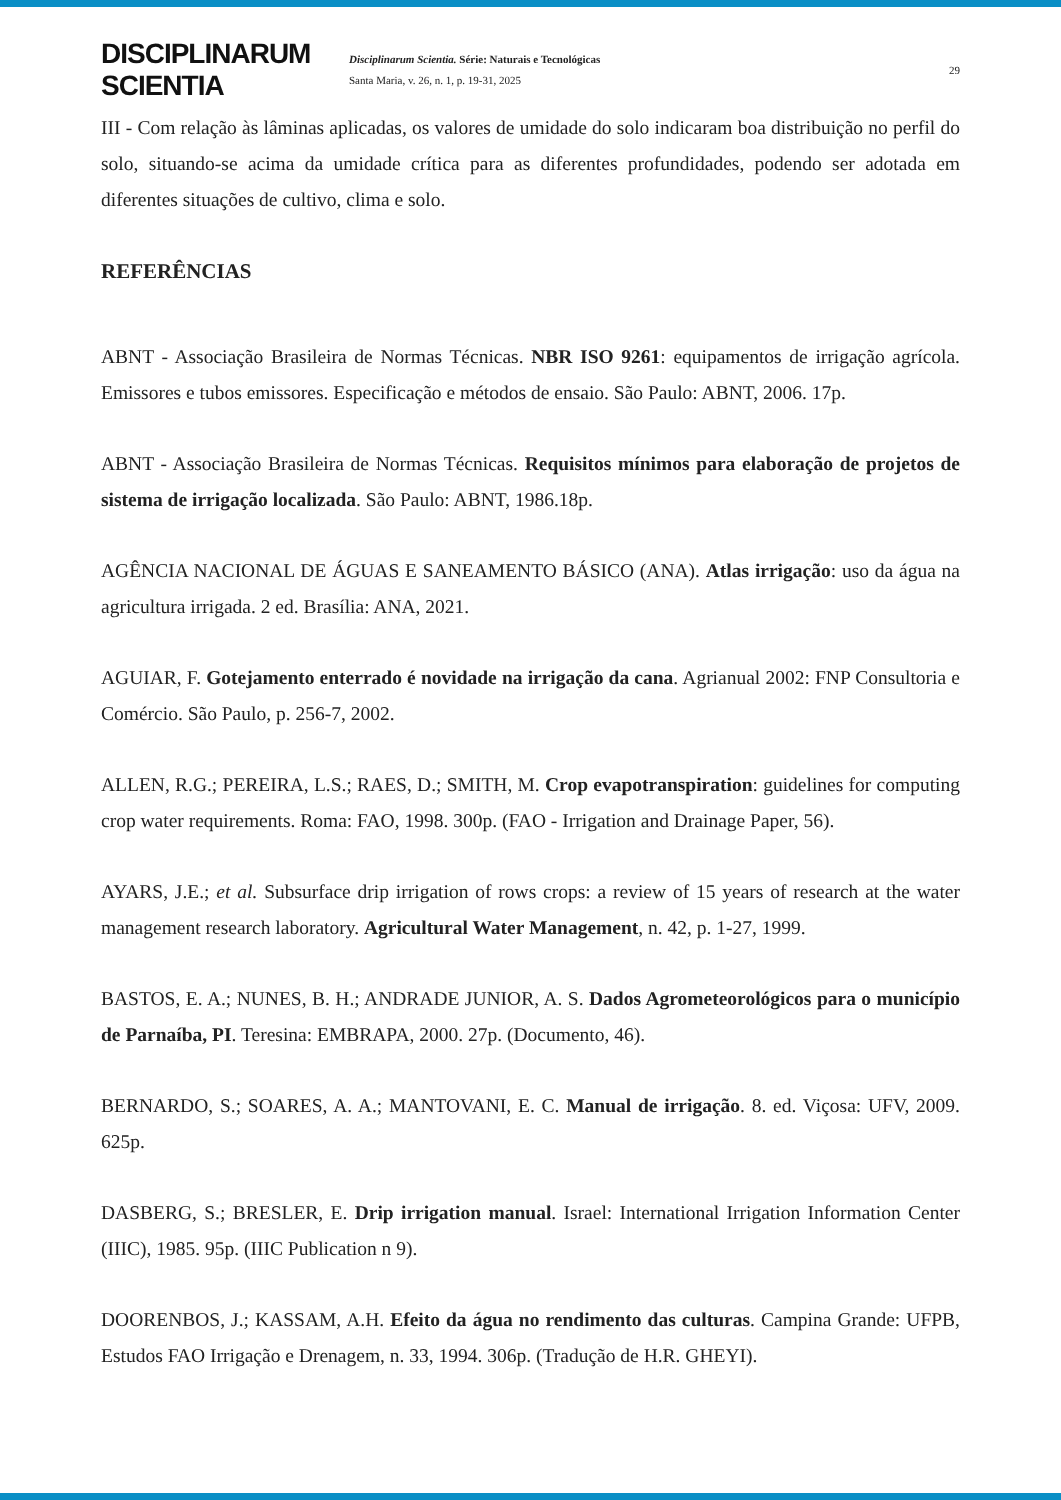DISCIPLINARUM SCIENTIA
Disciplinarum Scientia. Série: Naturais e Tecnológicas
Santa Maria, v. 26, n. 1, p. 19-31, 2025
29
III - Com relação às lâminas aplicadas, os valores de umidade do solo indicaram boa distribuição no perfil do solo, situando-se acima da umidade crítica para as diferentes profundidades, podendo ser adotada em diferentes situações de cultivo, clima e solo.
REFERÊNCIAS
ABNT - Associação Brasileira de Normas Técnicas. NBR ISO 9261: equipamentos de irrigação agrícola. Emissores e tubos emissores. Especificação e métodos de ensaio. São Paulo: ABNT, 2006. 17p.
ABNT - Associação Brasileira de Normas Técnicas. Requisitos mínimos para elaboração de projetos de sistema de irrigação localizada. São Paulo: ABNT, 1986.18p.
AGÊNCIA NACIONAL DE ÁGUAS E SANEAMENTO BÁSICO (ANA). Atlas irrigação: uso da água na agricultura irrigada. 2 ed. Brasília: ANA, 2021.
AGUIAR, F. Gotejamento enterrado é novidade na irrigação da cana. Agrianual 2002: FNP Consultoria e Comércio. São Paulo, p. 256-7, 2002.
ALLEN, R.G.; PEREIRA, L.S.; RAES, D.; SMITH, M. Crop evapotranspiration: guidelines for computing crop water requirements. Roma: FAO, 1998. 300p. (FAO - Irrigation and Drainage Paper, 56).
AYARS, J.E.; et al. Subsurface drip irrigation of rows crops: a review of 15 years of research at the water management research laboratory. Agricultural Water Management, n. 42, p. 1-27, 1999.
BASTOS, E. A.; NUNES, B. H.; ANDRADE JUNIOR, A. S. Dados Agrometeorológicos para o município de Parnaíba, PI. Teresina: EMBRAPA, 2000. 27p. (Documento, 46).
BERNARDO, S.; SOARES, A. A.; MANTOVANI, E. C. Manual de irrigação. 8. ed. Viçosa: UFV, 2009. 625p.
DASBERG, S.; BRESLER, E. Drip irrigation manual. Israel: International Irrigation Information Center (IIIC), 1985. 95p. (IIIC Publication n 9).
DOORENBOS, J.; KASSAM, A.H. Efeito da água no rendimento das culturas. Campina Grande: UFPB, Estudos FAO Irrigação e Drenagem, n. 33, 1994. 306p. (Tradução de H.R. GHEYI).